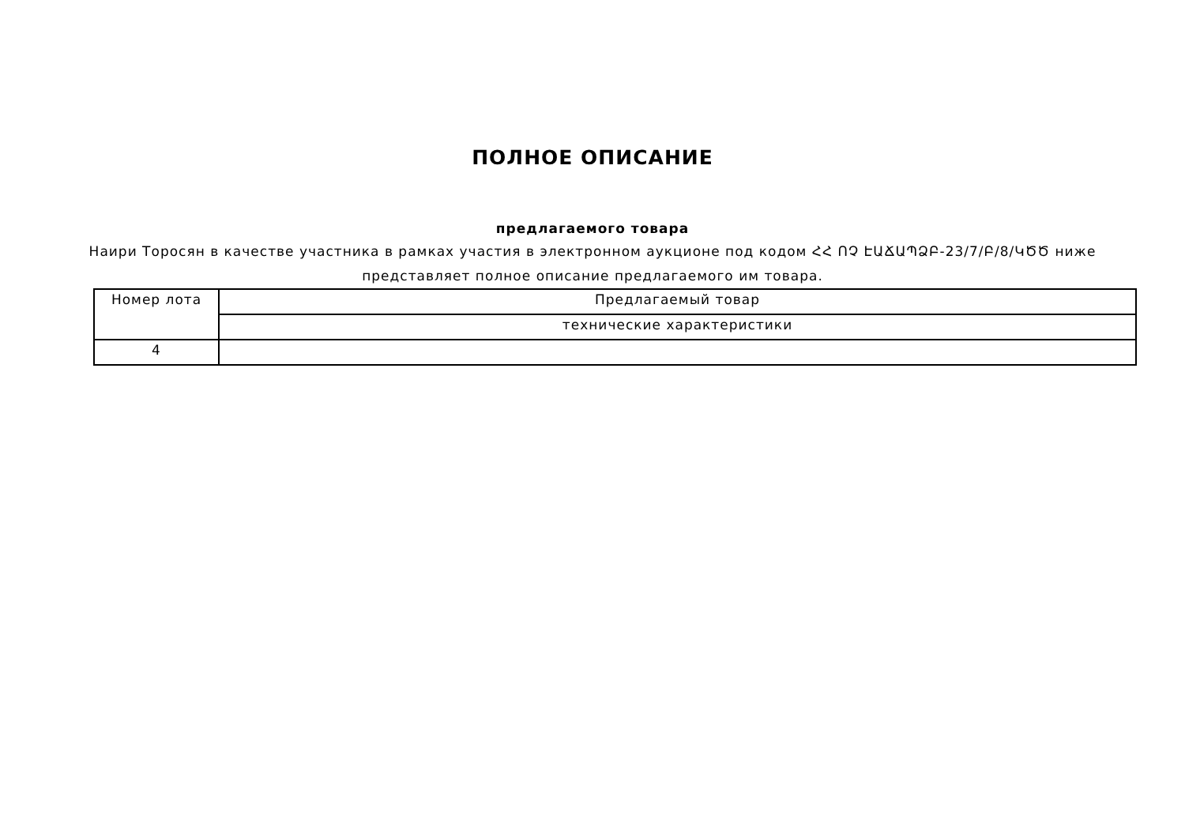ПОЛНОЕ ОПИСАНИЕ
предлагаемого товара
Наири Торосян в качестве участника в рамках участия в электронном аукционе под кодом ՀՀ ՈՉ ԷԱՃԱՊՁԲ-23/7/Բ/8/ԿԾԾ ниже представляет полное описание предлагаемого им товара.
| Номер лота | Предлагаемый товар |
| | технические характеристики |
| 4 | |